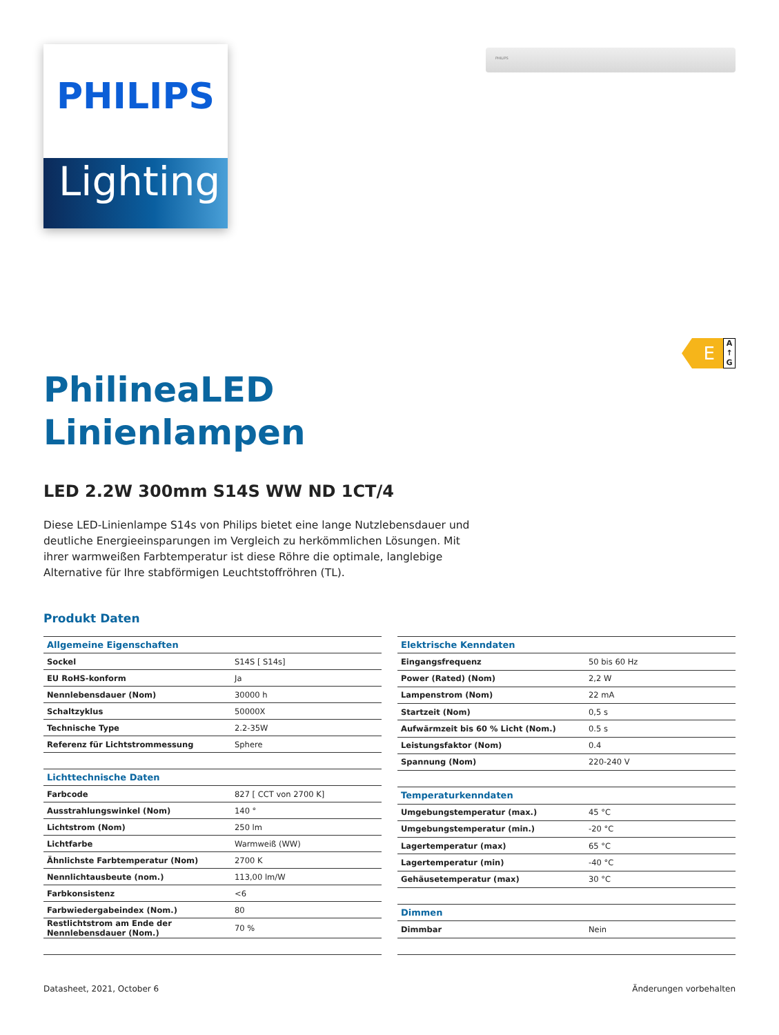PHILIPS
Lighting
PHILIPS
E
A
↑
G
PhilineaLED
Linienlampen
LED 2.2W 300mm S14S WW ND 1CT/4
Diese LED-Linienlampe S14s von Philips bietet eine lange Nutzlebensdauer und deutliche Energieeinsparungen im Vergleich zu herkömmlichen Lösungen. Mit ihrer warmweißen Farbtemperatur ist diese Röhre die optimale, langlebige Alternative für Ihre stabförmigen Leuchtstoffröhren (TL).
Produkt Daten
| Allgemeine Eigenschaften | |
| --- | --- |
| Sockel | S14S [ S14s] |
| EU RoHS-konform | Ja |
| Nennlebensdauer (Nom) | 30000 h |
| Schaltzyklus | 50000X |
| Technische Type | 2.2-35W |
| Referenz für Lichtstrommessung | Sphere |
| Lichttechnische Daten | |
| Farbcode | 827 [ CCT von 2700 K] |
| Ausstrahlungswinkel (Nom) | 140 ° |
| Lichtstrom (Nom) | 250 lm |
| Lichtfarbe | Warmweiß (WW) |
| Ähnlichste Farbtemperatur (Nom) | 2700 K |
| Nennlichtausbeute (nom.) | 113,00 lm/W |
| Farbkonsistenz | <6 |
| Farbwiedergabeindex (Nom.) | 80 |
| Restlichtstrom am Ende der Nennlebensdauer (Nom.) | 70 % |
| Elektrische Kenndaten | |
| --- | --- |
| Eingangsfrequenz | 50 bis 60 Hz |
| Power (Rated) (Nom) | 2,2 W |
| Lampenstrom (Nom) | 22 mA |
| Startzeit (Nom) | 0,5 s |
| Aufwärmzeit bis 60 % Licht (Nom.) | 0.5 s |
| Leistungsfaktor (Nom) | 0.4 |
| Spannung (Nom) | 220-240 V |
| Temperaturkenndaten | |
| Umgebungstemperatur (max.) | 45 °C |
| Umgebungstemperatur (min.) | -20 °C |
| Lagertemperatur (max) | 65 °C |
| Lagertemperatur (min) | -40 °C |
| Gehäusetemperatur (max) | 30 °C |
| Dimmen | |
| Dimmbar | Nein |
Datasheet, 2021, October 6 Änderungen vorbehalten